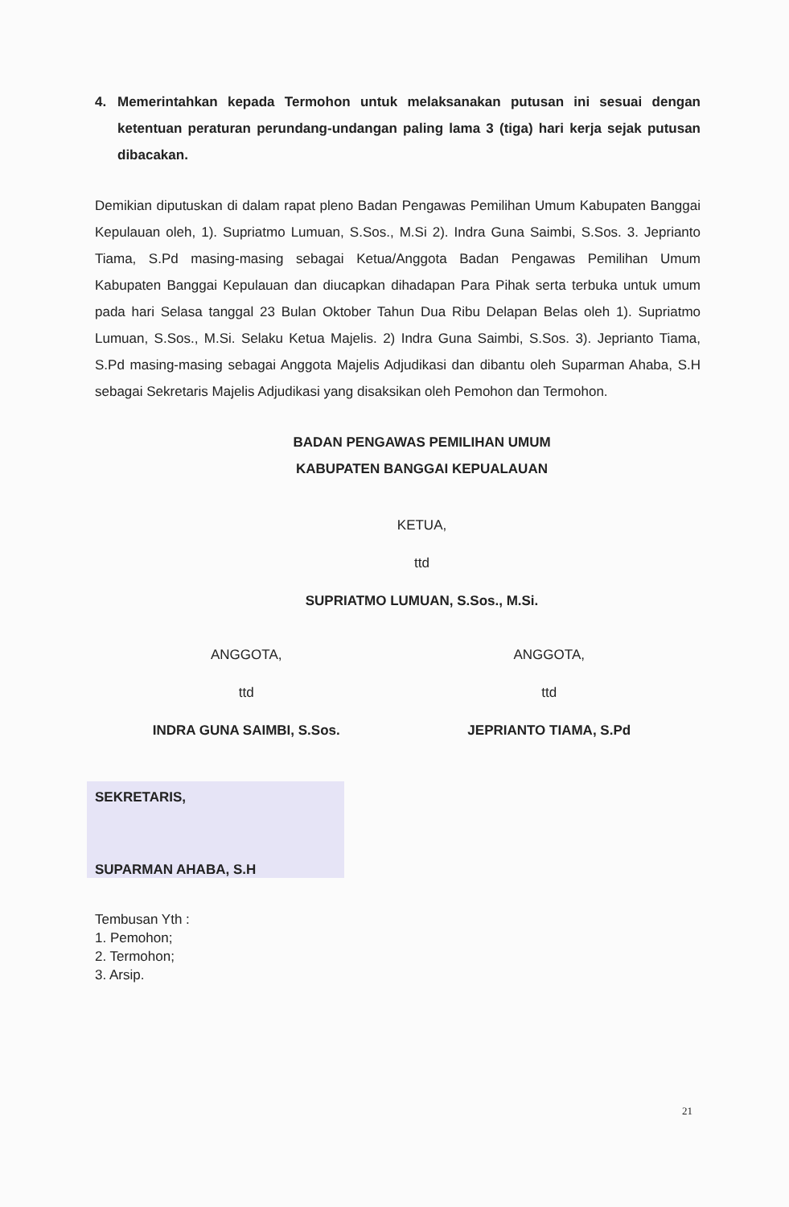4. Memerintahkan kepada Termohon untuk melaksanakan putusan ini sesuai dengan ketentuan peraturan perundang-undangan paling lama 3 (tiga) hari kerja sejak putusan dibacakan.
Demikian diputuskan di dalam rapat pleno Badan Pengawas Pemilihan Umum Kabupaten Banggai Kepulauan oleh, 1). Supriatmo Lumuan, S.Sos., M.Si 2). Indra Guna Saimbi, S.Sos. 3. Jeprianto Tiama, S.Pd masing-masing sebagai Ketua/Anggota Badan Pengawas Pemilihan Umum Kabupaten Banggai Kepulauan dan diucapkan dihadapan Para Pihak serta terbuka untuk umum pada hari Selasa tanggal 23 Bulan Oktober Tahun Dua Ribu Delapan Belas oleh 1). Supriatmo Lumuan, S.Sos., M.Si. Selaku Ketua Majelis. 2) Indra Guna Saimbi, S.Sos. 3). Jeprianto Tiama, S.Pd masing-masing sebagai Anggota Majelis Adjudikasi dan dibantu oleh Suparman Ahaba, S.H sebagai Sekretaris Majelis Adjudikasi yang disaksikan oleh Pemohon dan Termohon.
BADAN PENGAWAS PEMILIHAN UMUM
KABUPATEN BANGGAI KEPUALAUAN
KETUA,
ttd
SUPRIATMO LUMUAN, S.Sos., M.Si.
ANGGOTA,
ttd
INDRA GUNA SAIMBI, S.Sos.
ANGGOTA,
ttd
JEPRIANTO TIAMA, S.Pd
SEKRETARIS,
SUPARMAN AHABA, S.H
Tembusan Yth :
1. Pemohon;
2. Termohon;
3. Arsip.
21